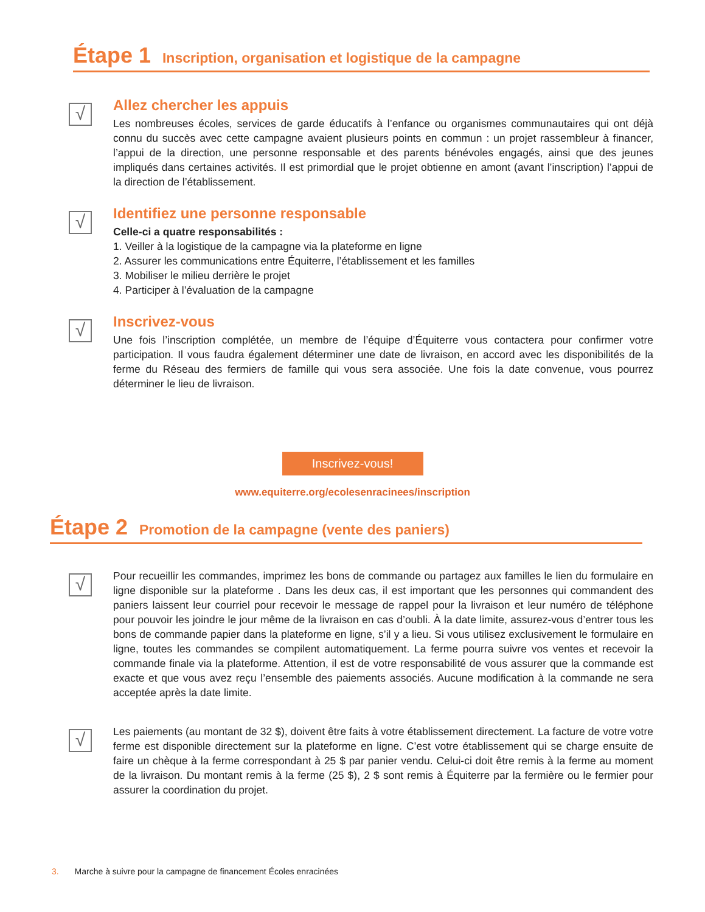Étape 1 Inscription, organisation et logistique de la campagne
√
Allez chercher les appuis
Les nombreuses écoles, services de garde éducatifs à l’enfance ou organismes communautaires qui ont déjà connu du succès avec cette campagne avaient plusieurs points en commun : un projet rassembleur à financer, l’appui de la direction, une personne responsable et des parents bénévoles engagés, ainsi que des jeunes impliqués dans certaines activités. Il est primordial que le projet obtienne en amont (avant l’inscription) l’appui de la direction de l’établissement.
√
Identifiez une personne responsable
Celle-ci a quatre responsabilités :
1. Veiller à la logistique de la campagne via la plateforme en ligne
2. Assurer les communications entre Équiterre, l’établissement et les familles
3. Mobiliser le milieu derrière le projet
4. Participer à l’évaluation de la campagne
√
Inscrivez-vous
Une fois l’inscription complétée, un membre de l’équipe d’Équiterre vous contactera pour confirmer votre participation. Il vous faudra également déterminer une date de livraison, en accord avec les disponibilités de la ferme du Réseau des fermiers de famille qui vous sera associée. Une fois la date convenue, vous pourrez déterminer le lieu de livraison.
Inscrivez-vous!
www.equiterre.org/ecolesenracinees/inscription
Étape 2 Promotion de la campagne (vente des paniers)
√
Pour recueillir les commandes, imprimez les bons de commande ou partagez aux familles le lien du formulaire en ligne disponible sur la plateforme . Dans les deux cas, il est important que les personnes qui commandent des paniers laissent leur courriel pour recevoir le message de rappel pour la livraison et leur numéro de téléphone pour pouvoir les joindre le jour même de la livraison en cas d’oubli. À la date limite, assurez-vous d’entrer tous les bons de commande papier dans la plateforme en ligne, s’il y a lieu. Si vous utilisez exclusivement le formulaire en ligne, toutes les commandes se compilent automatiquement. La ferme pourra suivre vos ventes et recevoir la commande finale via la plateforme. Attention, il est de votre responsabilité de vous assurer que la commande est exacte et que vous avez reçu l’ensemble des paiements associés. Aucune modification à la commande ne sera acceptée après la date limite.
√
Les paiements (au montant de 32 $), doivent être faits à votre établissement directement. La facture de votre votre ferme est disponible directement sur la plateforme en ligne. C’est votre établissement qui se charge ensuite de faire un chèque à la ferme correspondant à 25 $ par panier vendu. Celui-ci doit être remis à la ferme au moment de la livraison. Du montant remis à la ferme (25 $), 2 $ sont remis à Équiterre par la fermière ou le fermier pour assurer la coordination du projet.
3. Marche à suivre pour la campagne de financement Écoles enracinées